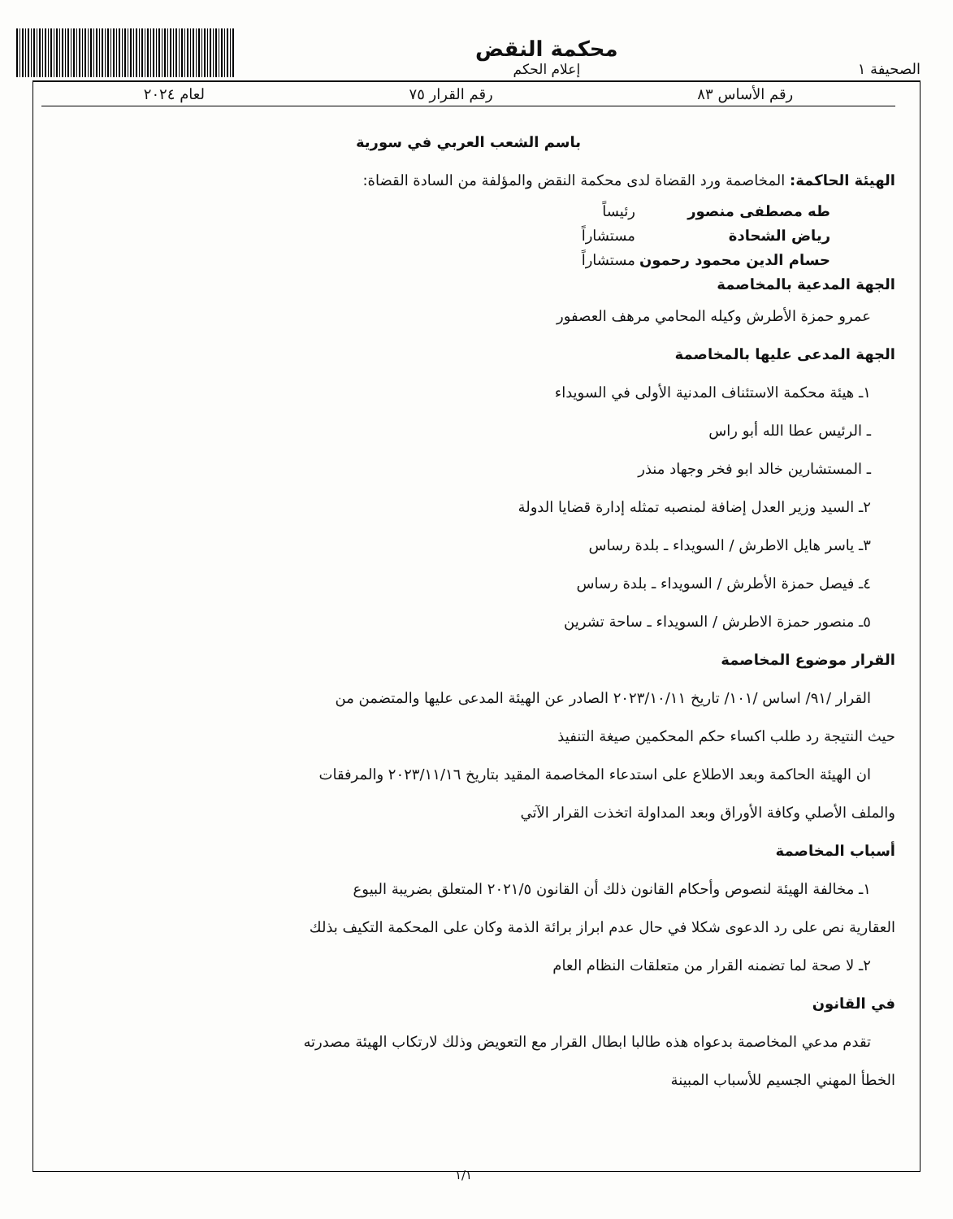الصحيفة ١
محكمة النقض
إعلام الحكم
رقم الأساس ٨٣ رقم القرار ٧٥ لعام ٢٠٢٤
باسم الشعب العربي في سورية
الهيئة الحاكمة: المخاصمة ورد القضاة لدى محكمة النقض والمؤلفة من السادة القضاة:
طه مصطفى منصور رئيساً رياض الشحادة مستشاراً حسام الدين محمود رحمون مستشاراً
الجهة المدعية بالمخاصمة
عمرو حمزة الأطرش وكيله المحامي مرهف العصفور
الجهة المدعى عليها بالمخاصمة
١ـ هيئة محكمة الاستئناف المدنية الأولى في السويداء
ـ الرئيس عطا الله أبو راس
ـ المستشارين خالد ابو فخر وجهاد منذر
٢ـ السيد وزير العدل إضافة لمنصبه تمثله إدارة قضايا الدولة
٣ـ ياسر هايل الاطرش / السويداء ـ بلدة رساس
٤ـ فيصل حمزة الأطرش / السويداء ـ بلدة رساس
٥ـ منصور حمزة الاطرش / السويداء ـ ساحة تشرين
القرار موضوع المخاصمة
القرار /٩١/ اساس /١٠١/ تاريخ ٢٠٢٣/١٠/١١ الصادر عن الهيئة المدعى عليها والمتضمن من
حيث النتيجة رد طلب اكساء حكم المحكمين صيغة التنفيذ
ان الهيئة الحاكمة وبعد الاطلاع على استدعاء المخاصمة المقيد بتاريخ ٢٠٢٣/١١/١٦ والمرفقات
والملف الأصلي وكافة الأوراق وبعد المداولة اتخذت القرار الآتي
أسباب المخاصمة
١ـ مخالفة الهيئة لنصوص وأحكام القانون ذلك أن القانون ٢٠٢١/٥ المتعلق بضريبة البيوع
العقارية نص على رد الدعوى شكلا في حال عدم ابراز برائة الذمة وكان على المحكمة التكيف بذلك
٢ـ لا صحة لما تضمنه القرار من متعلقات النظام العام
في القانون
تقدم مدعي المخاصمة بدعواه هذه طالبا ابطال القرار مع التعويض وذلك لارتكاب الهيئة مصدرته
الخطأ المهني الجسيم للأسباب المبينة
١/١